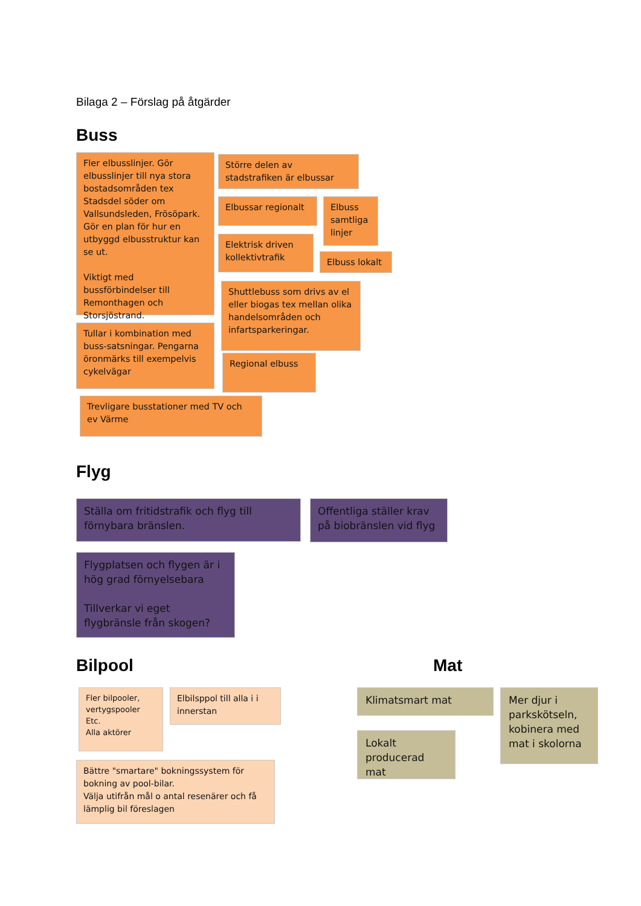Bilaga 2 – Förslag på åtgärder
Buss
Fler elbusslinjer. Gör elbusslinjer till nya stora bostadsområden tex Stadsdel söder om Vallsundsleden, Frösöpark. Gör en plan för hur en utbyggd elbusstruktur kan se ut.
Viktigt med bussförbindelser till Remonthagen och Storsjöstrand.
Tullar i kombination med buss-satsningar. Pengarna öronmärks till exempelvis cykelvägar
Större delen av stadstrafiken är elbussar
Elbussar regionalt
Elbuss samtliga linjer
Elektrisk driven kollektivtrafik
Elbuss lokalt
Shuttlebuss som drivs av el eller biogas tex mellan olika handelsområden och infartsparkeringar.
Regional elbuss
Trevligare busstationer med TV och ev Värme
Flyg
Ställa om fritidstrafik och flyg till förnybara bränslen.
Offentliga ställer krav på biobränslen vid flyg
Flygplatsen och flygen är i hög grad förnyelsebara
Tillverkar vi eget flygbränsle från skogen?
Bilpool
Fler bilpooler, vertygspooler
Etc.
Alla aktörer
Elbilsppol till alla i i innerstan
Bättre "smartare" bokningssystem för bokning av pool-bilar.
Välja utifrån mål o antal resenärer och få lämplig bil föreslagen
Mat
Klimatsmart mat
Lokalt producerad mat
Mer djur i parkskötseln, kobinera med mat i skolorna